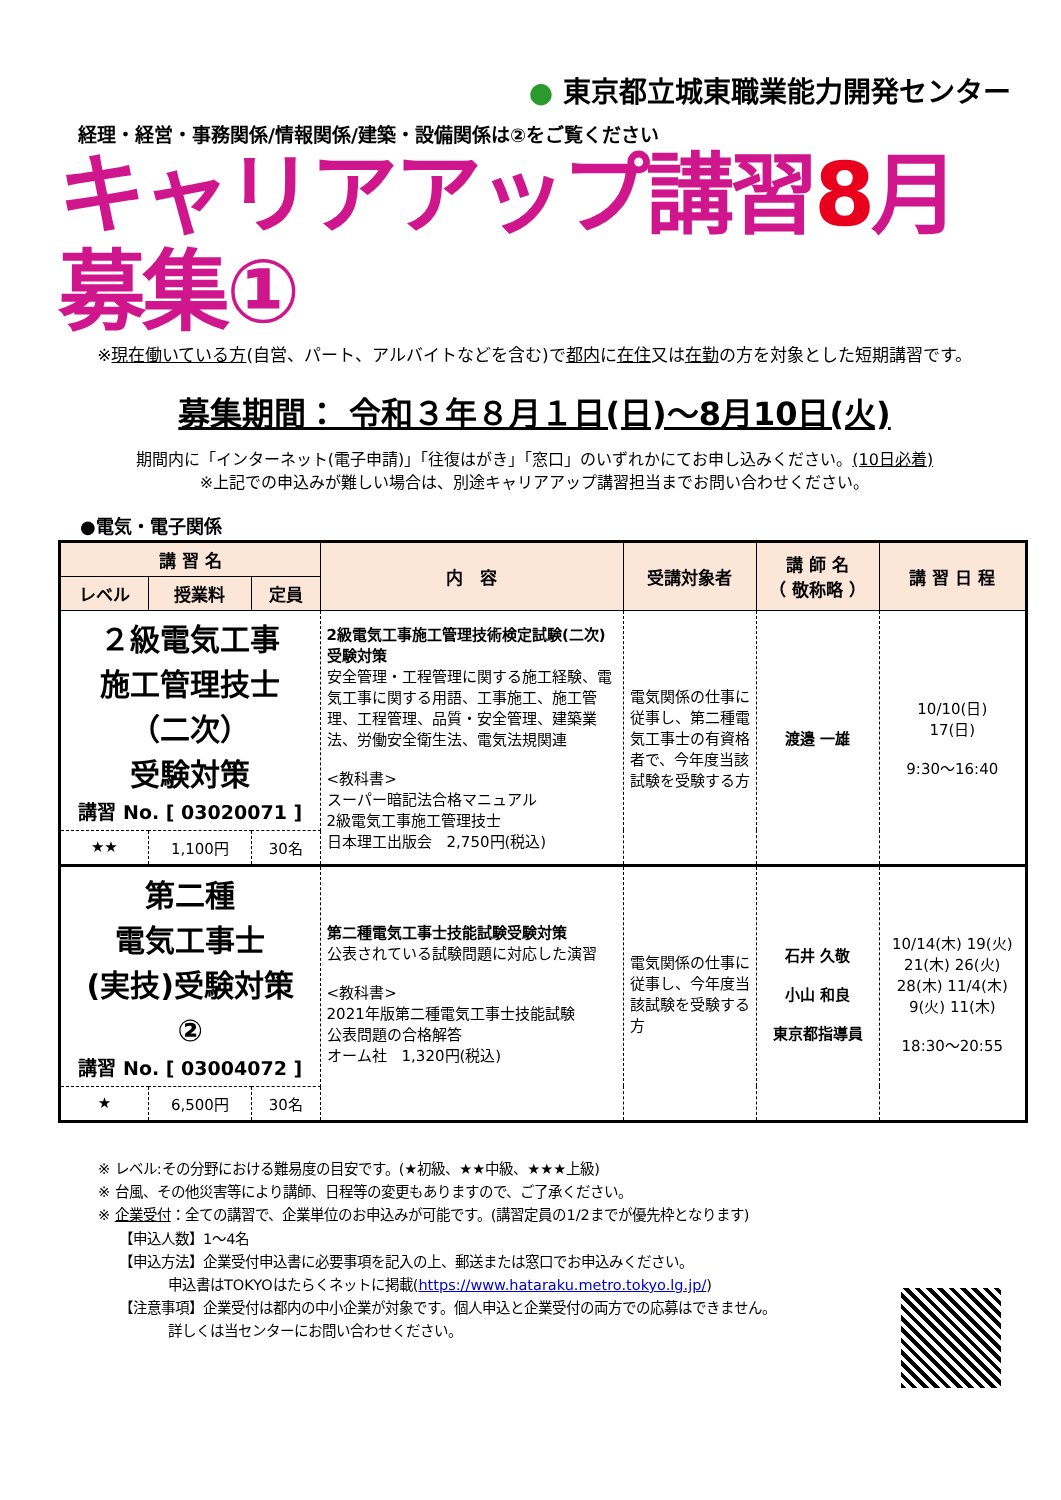● 東京都立城東職業能力開発センター
経理・経営・事務関係/情報関係/建築・設備関係は②をご覧ください
キャリアアップ講習8月募集①
※現在働いている方(自営、パート、アルバイトなどを含む)で都内に在住又は在勤の方を対象とした短期講習です。
募集期間： 令和３年８月１日(日)～8月10日(火)
期間内に「インターネット(電子申請)」「往復はがき」「窓口」のいずれかにてお申し込みください。(10日必着)
※上記での申込みが難しい場合は、別途キャリアアップ講習担当までお問い合わせください。
●電気・電子関係
| 講 習 名 | | | 内 容 | 受講対象者 | 講 師 名 （ 敬称略 ） | 講 習 日 程 |
| --- | --- | --- | --- | --- | --- | --- |
| レベル | 授業料 | 定員 | | | | |
| ２級電気工事 施工管理技士 （二次） 受験対策 講習 No. [ 03020071 ] | | | 2級電気工事施工管理技術検定試験(二次)受験対策 安全管理・工程管理に関する施工経験、電気工事に関する用語、工事施工、施工管理、工程管理、品質・安全管理、建築業法、労働安全衛生法、電気法規関連 <教科書> スーパー暗記法合格マニュアル 2級電気工事施工管理技士 日本理工出版会 2,750円(税込) | 電気関係の仕事に従事し、第二種電気工事士の有資格者で、今年度当該試験を受験する方 | 渡邉 一雄 | 10/10(日) 17(日) 9:30～16:40 |
| ★★ | 1,100円 | 30名 | | | | |
| 第二種 電気工事士 (実技)受験対策 ② 講習 No. [ 03004072 ] | | | 第二種電気工事士技能試験受験対策 公表されている試験問題に対応した演習 <教科書> 2021年版第二種電気工事士技能試験 公表問題の合格解答 オーム社 1,320円(税込) | 電気関係の仕事に従事し、今年度当該試験を受験する方 | 石井 久敬 小山 和良 東京都指導員 | 10/14(木) 19(火) 21(木) 26(火) 28(木) 11/4(木) 9(火) 11(木) 18:30～20:55 |
| ★ | 6,500円 | 30名 | | | | |
※ レベル:その分野における難易度の目安です。(★初級、★★中級、★★★上級)
※ 台風、その他災害等により講師、日程等の変更もありますので、ご了承ください。
※ 企業受付：全ての講習で、企業単位のお申込みが可能です。(講習定員の1/2までが優先枠となります)
　　【申込人数】1～4名
　　【申込方法】企業受付申込書に必要事項を記入の上、郵送または窓口でお申込みください。
　　　　　申込書はTOKYOはたらくネットに掲載(https://www.hataraku.metro.tokyo.lg.jp/)
　　【注意事項】企業受付は都内の中小企業が対象です。個人申込と企業受付の両方での応募はできません。
　　　　　詳しくは当センターにお問い合わせください。